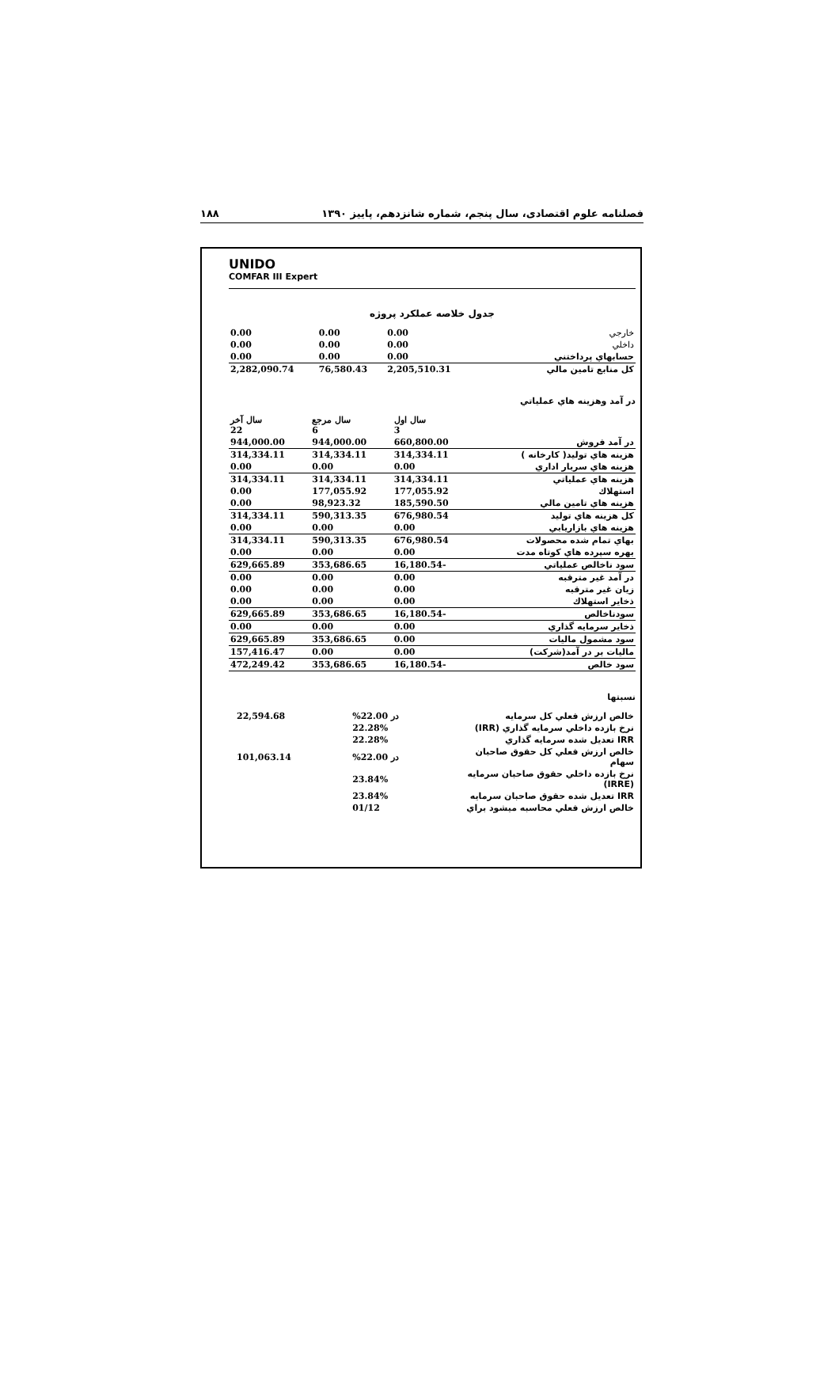فصلنامه علوم اقتصادی، سال پنجم، شماره شانزدهم، پاییز ۱۳۹۰ ۱۸۸
UNIDO
COMFAR III Expert
جدول خلاصه عملکرد پروژه
| خارجي | 0.00 | 0.00 | 0.00 |
| داخلي | 0.00 | 0.00 | 0.00 |
| حسابهاي پرداختني | 0.00 | 0.00 | 0.00 |
| كل منابع تامين مالي | 2,205,510.31 | 76,580.43 | 2,282,090.74 |
در آمد وهزينه هاي عملياتي
| | سال اول 3 | سال مرجع 6 | سال آخر 22 |
| در آمد فروش | 660,800.00 | 944,000.00 | 944,000.00 |
| هزينه هاي توليد( كارخانه ) | 314,334.11 | 314,334.11 | 314,334.11 |
| هزينه هاي سربار اداري | 0.00 | 0.00 | 0.00 |
| هزينه هاي عملياتي | 314,334.11 | 314,334.11 | 314,334.11 |
| استهلاك | 177,055.92 | 177,055.92 | 0.00 |
| هزينه هاي تامين مالي | 185,590.50 | 98,923.32 | 0.00 |
| كل هزينه هاي توليد | 676,980.54 | 590,313.35 | 314,334.11 |
| هزينه هاي بازاريابي | 0.00 | 0.00 | 0.00 |
| بهاي تمام شده محصولات | 676,980.54 | 590,313.35 | 314,334.11 |
| بهره سپرده هاي كوتاه مدت | 0.00 | 0.00 | 0.00 |
| سود ناخالص عملياتي | -16,180.54 | 353,686.65 | 629,665.89 |
| در آمد غير مترقبه | 0.00 | 0.00 | 0.00 |
| زيان غير مترقبه | 0.00 | 0.00 | 0.00 |
| ذخاير استهلاك | 0.00 | 0.00 | 0.00 |
| سودناخالص | -16,180.54 | 353,686.65 | 629,665.89 |
| ذخاير سرمايه گذاري | 0.00 | 0.00 | 0.00 |
| سود مشمول ماليات | 0.00 | 353,686.65 | 629,665.89 |
| ماليات بر در آمد(شركت) | 0.00 | 0.00 | 157,416.47 |
| سود خالص | -16,180.54 | 353,686.65 | 472,249.42 |
نسبتها
| خالص ارزش فعلي كل سرمايه | در 22.00% | 22,594.68 | |
| نرخ بازده داخلي سرمايه گذاري (IRR) | 22.28% | | |
| IRR تعديل شده سرمايه گذاري | 22.28% | | |
| خالص ارزش فعلي كل حقوق صاحبان سهام | در 22.00% | 101,063.14 | |
| نرخ بازده داخلي حقوق صاحبان سرمايه (IRRE) | 23.84% | | |
| IRR تعديل شده حقوق صاحبان سرمايه | 23.84% | | |
| خالص ارزش فعلي محاسبه ميشود براي | 01/12 | | |